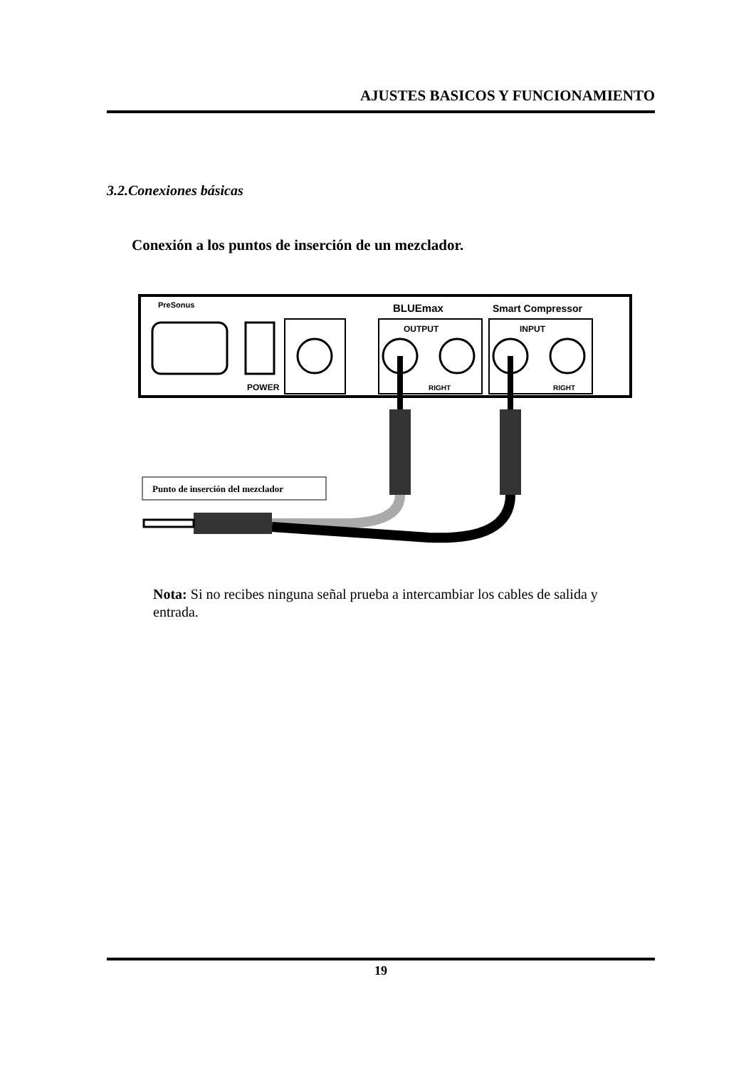AJUSTES BASICOS Y FUNCIONAMIENTO
3.2.Conexiones básicas
Conexión a los puntos de inserción de un mezclador.
PreSonus
BLUEmax
Smart Compressor
POWER
OUTPUT
RIGHT
INPUT
RIGHT
Punto de inserción del mezclador
Nota: Si no recibes ninguna señal prueba a intercambiar los cables de salida y entrada.
19